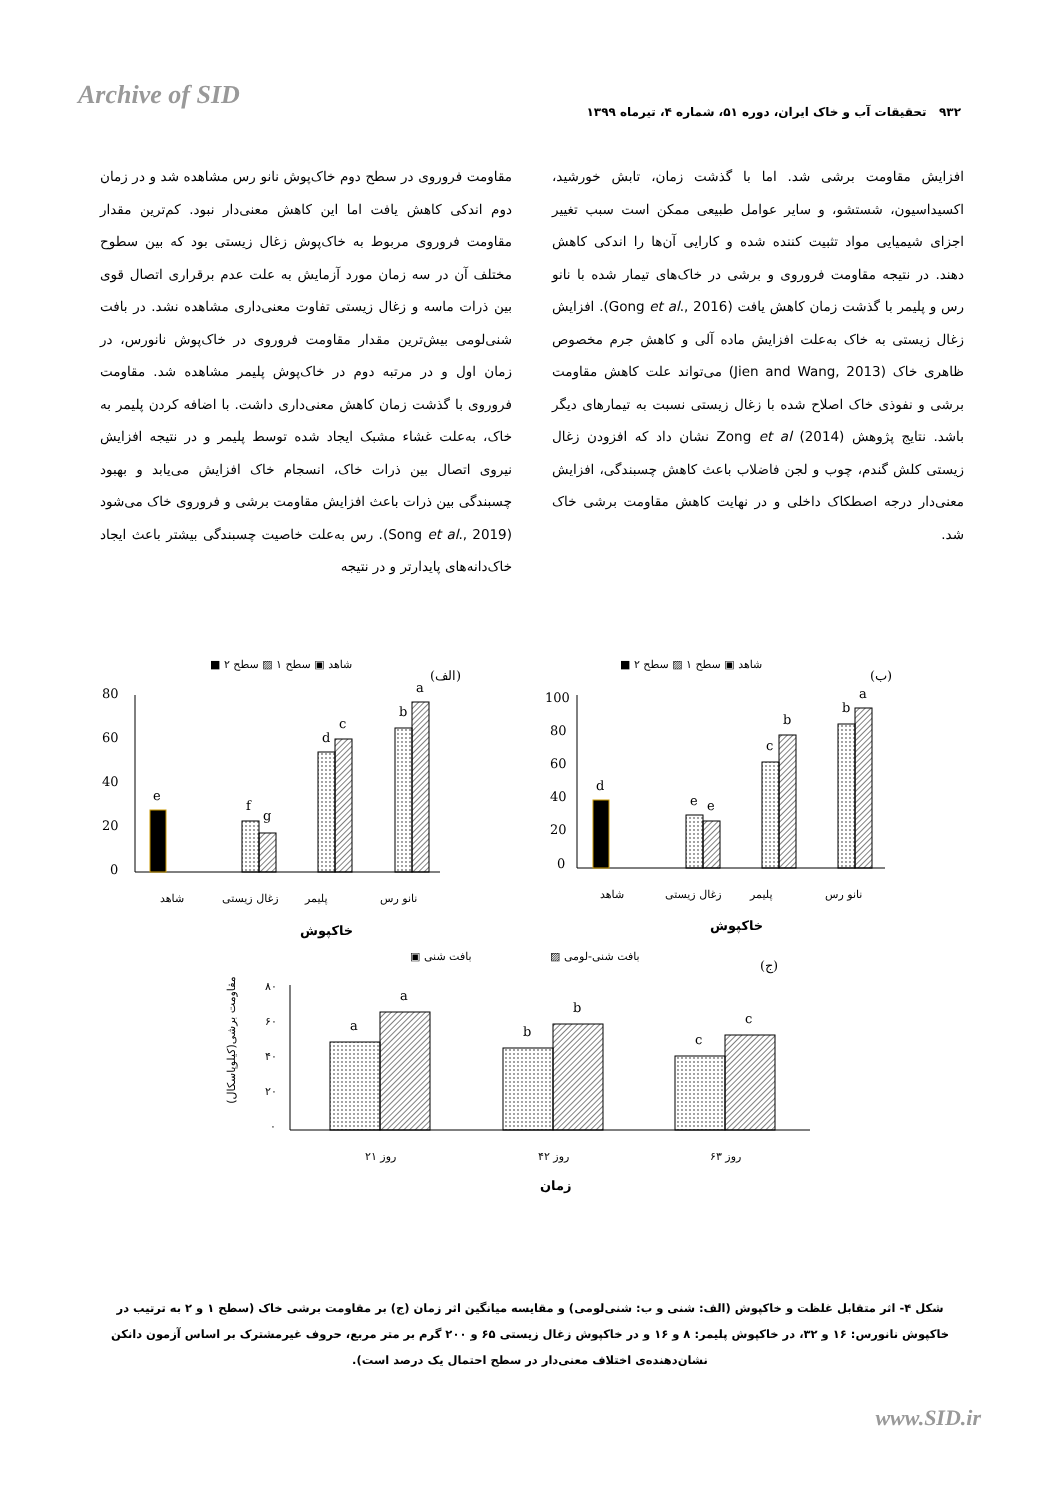Archive of SID
۹۳۲ تحقیقات آب و خاک ایران، دوره ۵۱، شماره ۴، تیرماه ۱۳۹۹
مقاومت فروروی در سطح دوم خاک‌پوش نانو رس مشاهده شد و در زمان دوم اندکی کاهش یافت اما این کاهش معنی‌دار نبود. کم‌ترین مقدار مقاومت فروروی مربوط به خاک‌پوش زغال زیستی بود که بین سطوح مختلف آن در سه زمان مورد آزمایش به علت عدم برقراری اتصال قوی بین ذرات ماسه و زغال زیستی تفاوت معنی‌داری مشاهده نشد. در بافت شنی‌لومی بیش‌ترین مقدار مقاومت فروروی در خاک‌پوش نانورس، در زمان اول و در مرتبه دوم در خاک‌پوش پلیمر مشاهده شد. مقاومت فروروی با گذشت زمان کاهش معنی‌داری داشت. با اضافه کردن پلیمر به خاک، به‌علت غشاء مشبک ایجاد شده توسط پلیمر و در نتیجه افزایش نیروی اتصال بین ذرات خاک، انسجام خاک افزایش می‌یابد و بهبود چسبندگی بین ذرات باعث افزایش مقاومت برشی و فروروی خاک می‌شود (Song et al., 2019). رس به‌علت خاصیت چسبندگی بیشتر باعث ایجاد خاک‌دانه‌های پایدارتر و در نتیجه
افزایش مقاومت برشی شد. اما با گذشت زمان، تابش خورشید، اکسیداسیون، شستشو، و سایر عوامل طبیعی ممکن است سبب تغییر اجزای شیمیایی مواد تثبیت کننده شده و کارایی آن‌ها را اندکی کاهش دهند. در نتیجه مقاومت فروروی و برشی در خاک‌های تیمار شده با نانو رس و پلیمر با گذشت زمان کاهش یافت (Gong et al., 2016). افزایش زغال زیستی به خاک به‌علت افزایش ماده آلی و کاهش جرم مخصوص ظاهری خاک (Jien and Wang, 2013) می‌تواند علت کاهش مقاومت برشی و نفوذی خاک اصلاح شده با زغال زیستی نسبت به تیمارهای دیگر باشد. نتایج پژوهش Zong et al (2014) نشان داد که افزودن زغال زیستی کلش گندم، چوب و لجن فاضلاب باعث کاهش چسبندگی، افزایش معنی‌دار درجه اصطکاک داخلی و در نهایت کاهش مقاومت برشی خاک شد.
■ شاهد ▣ سطح ۱ ▨ سطح ۲
(الف)
80
60
40
20
0
e
f
g
d
c
b
a
شاهد
زغال زیستی
پلیمر
نانو رس
خاکپوش
■ شاهد ▣ سطح ۱ ▨ سطح ۲
(ب)
100
80
60
40
20
0
d
e
e
c
b
b
a
شاهد
زغال زیستی
پلیمر
نانو رس
خاکپوش
▣ بافت شنی
▨ بافت شنی-لومی
(ج)
مقاومت برشی(کیلوپاسکال)
۸۰
۶۰
۴۰
۲۰
۰
a
a
b
b
c
c
۲۱ روز
۴۲ روز
۶۳ روز
زمان
شکل ۴- اثر متقابل غلظت و خاکپوش (الف: شنی و ب: شنی‌لومی) و مقایسه میانگین اثر زمان (ج) بر مقاومت برشی خاک (سطح ۱ و ۲ به ترتیب در خاکپوش نانورس: ۱۶ و ۳۲، در خاکپوش پلیمر: ۸ و ۱۶ و در خاکپوش زغال زیستی ۶۵ و ۲۰۰ گرم بر متر مربع، حروف غیرمشترک بر اساس آزمون دانکن نشان‌دهنده‌ی اختلاف معنی‌دار در سطح احتمال یک درصد است).
www.SID.ir